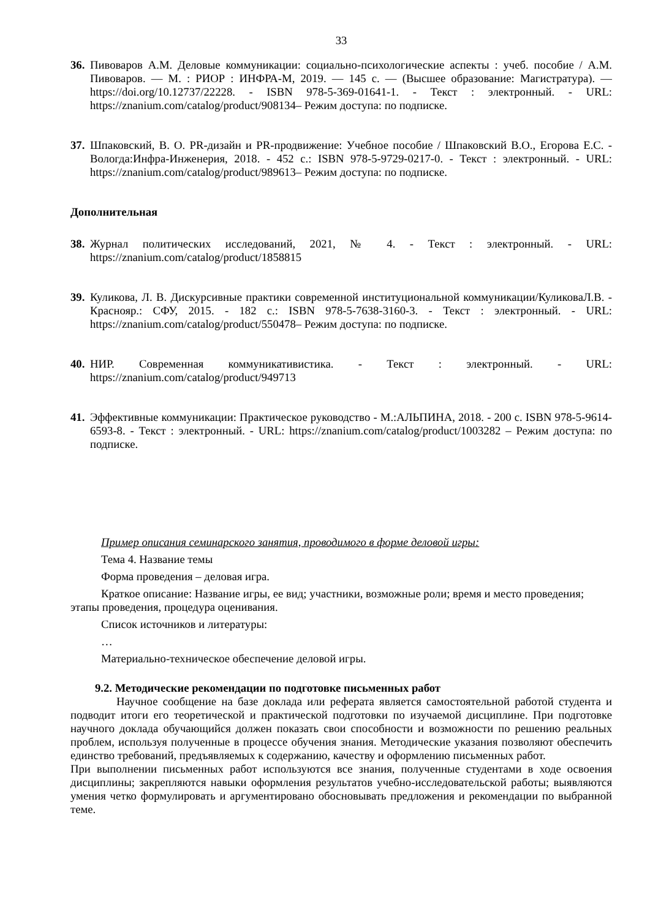33
36. Пивоваров А.М. Деловые коммуникации: социально-психологические аспекты : учеб. пособие / А.М. Пивоваров. — М. : РИОР : ИНФРА-М, 2019. — 145 с. — (Высшее образование: Магистратура). — https://doi.org/10.12737/22228. - ISBN 978-5-369-01641-1. - Текст : электронный. - URL: https://znanium.com/catalog/product/908134– Режим доступа: по подписке.
37. Шпаковский, В. О. PR-дизайн и PR-продвижение: Учебное пособие / Шпаковский В.О., Егорова Е.С. - Вологда:Инфра-Инженерия, 2018. - 452 с.: ISBN 978-5-9729-0217-0. - Текст : электронный. - URL: https://znanium.com/catalog/product/989613– Режим доступа: по подписке.
Дополнительная
38. Журнал политических исследований, 2021, № 4. - Текст : электронный. - URL: https://znanium.com/catalog/product/1858815
39. Куликова, Л. В. Дискурсивные практики современной институциональной коммуникации/КуликоваЛ.В. - Краснояр.: СФУ, 2015. - 182 с.: ISBN 978-5-7638-3160-3. - Текст : электронный. - URL: https://znanium.com/catalog/product/550478– Режим доступа: по подписке.
40. НИР. Современная коммуникативистика. - Текст : электронный. - URL: https://znanium.com/catalog/product/949713
41. Эффективные коммуникации: Практическое руководство - М.:АЛЬПИНА, 2018. - 200 с. ISBN 978-5-9614-6593-8. - Текст : электронный. - URL: https://znanium.com/catalog/product/1003282 – Режим доступа: по подписке.
Пример описания семинарского занятия, проводимого в форме деловой игры:
Тема 4. Название темы
Форма проведения – деловая игра.
Краткое описание: Название игры, ее вид; участники, возможные роли; время и место проведения; этапы проведения, процедура оценивания.
Список источников и литературы:
…
Материально-техническое обеспечение деловой игры.
9.2. Методические рекомендации по подготовке письменных работ
Научное сообщение на базе доклада или реферата является самостоятельной работой студента и подводит итоги его теоретической и практической подготовки по изучаемой дисциплине. При подготовке научного доклада обучающийся должен показать свои способности и возможности по решению реальных проблем, используя полученные в процессе обучения знания. Методические указания позволяют обеспечить единство требований, предъявляемых к содержанию, качеству и оформлению письменных работ.
При выполнении письменных работ используются все знания, полученные студентами в ходе освоения дисциплины; закрепляются навыки оформления результатов учебно-исследовательской работы; выявляются умения четко формулировать и аргументировано обосновывать предложения и рекомендации по выбранной теме.